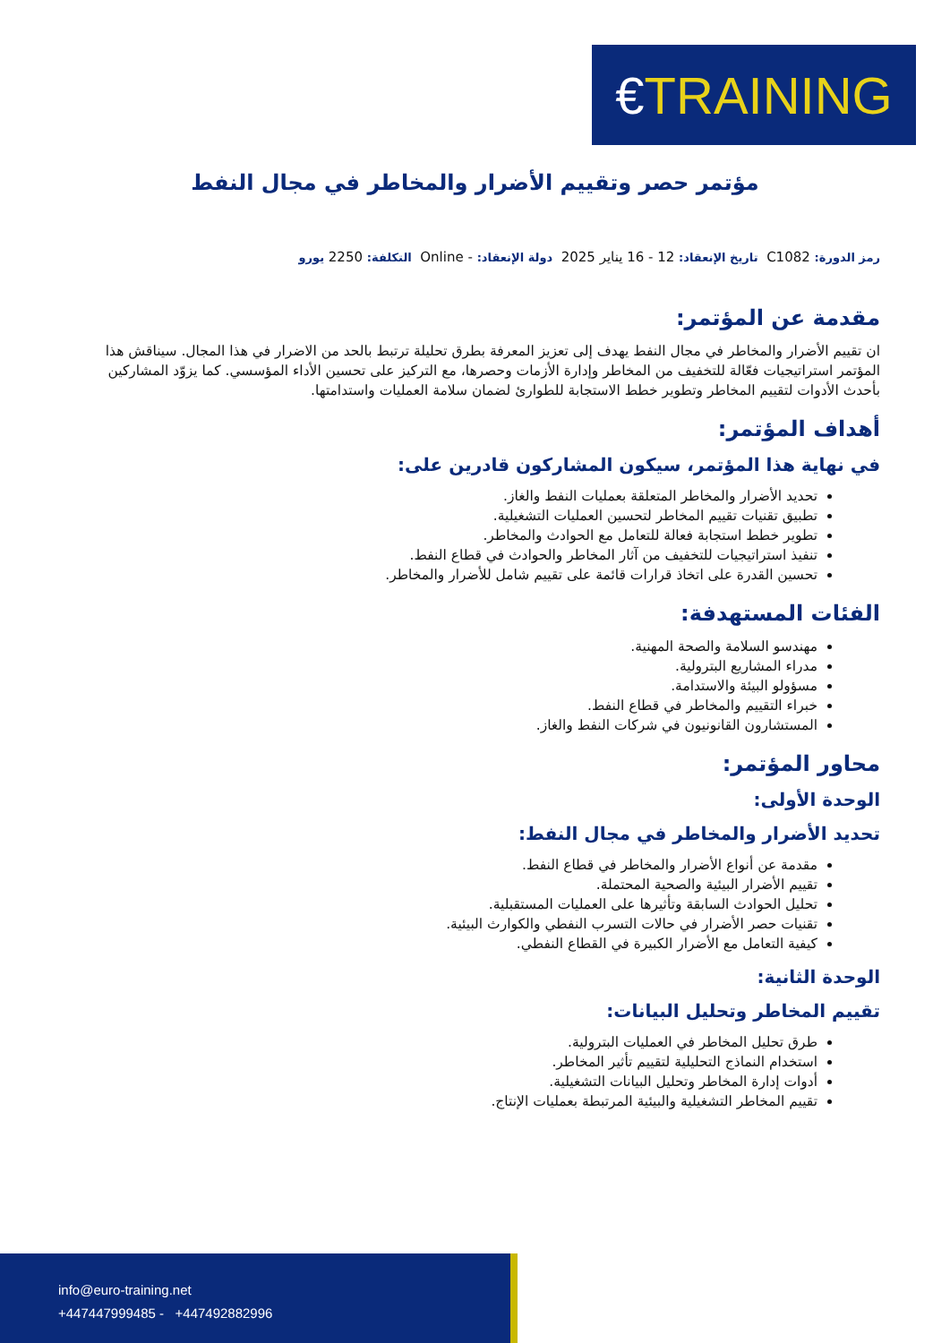€ TRAINING
مؤتمر حصر وتقييم الأضرار والمخاطر في مجال النفط
رمز الدورة: C1082 تاريخ الإنعقاد: 12 - 16 يناير 2025 دولة الإنعقاد: - Online التكلفة: 2250 يورو
مقدمة عن المؤتمر:
ان تقييم الأضرار والمخاطر في مجال النفط يهدف إلى تعزيز المعرفة بطرق تحليلة ترتبط بالحد من الاضرار في هذا المجال. سيناقش هذا المؤتمر استراتيجيات فعّالة للتخفيف من المخاطر وإدارة الأزمات وحصرها، مع التركيز على تحسين الأداء المؤسسي. كما يزوّد المشاركين بأحدث الأدوات لتقييم المخاطر وتطوير خطط الاستجابة للطوارئ لضمان سلامة العمليات واستدامتها.
أهداف المؤتمر:
في نهاية هذا المؤتمر، سيكون المشاركون قادرين على:
تحديد الأضرار والمخاطر المتعلقة بعمليات النفط والغاز.
تطبيق تقنيات تقييم المخاطر لتحسين العمليات التشغيلية.
تطوير خطط استجابة فعالة للتعامل مع الحوادث والمخاطر.
تنفيذ استراتيجيات للتخفيف من آثار المخاطر والحوادث في قطاع النفط.
تحسين القدرة على اتخاذ قرارات قائمة على تقييم شامل للأضرار والمخاطر.
الفئات المستهدفة:
مهندسو السلامة والصحة المهنية.
مدراء المشاريع البترولية.
مسؤولو البيئة والاستدامة.
خبراء التقييم والمخاطر في قطاع النفط.
المستشارون القانونيون في شركات النفط والغاز.
محاور المؤتمر:
الوحدة الأولى:
تحديد الأضرار والمخاطر في مجال النفط:
مقدمة عن أنواع الأضرار والمخاطر في قطاع النفط.
تقييم الأضرار البيئية والصحية المحتملة.
تحليل الحوادث السابقة وتأثيرها على العمليات المستقبلية.
تقنيات حصر الأضرار في حالات التسرب النفطي والكوارث البيئية.
كيفية التعامل مع الأضرار الكبيرة في القطاع النفطي.
الوحدة الثانية:
تقييم المخاطر وتحليل البيانات:
طرق تحليل المخاطر في العمليات البترولية.
استخدام النماذج التحليلية لتقييم تأثير المخاطر.
أدوات إدارة المخاطر وتحليل البيانات التشغيلية.
تقييم المخاطر التشغيلية والبيئية المرتبطة بعمليات الإنتاج.
info@euro-training.net
+447447999485 - +447492882996